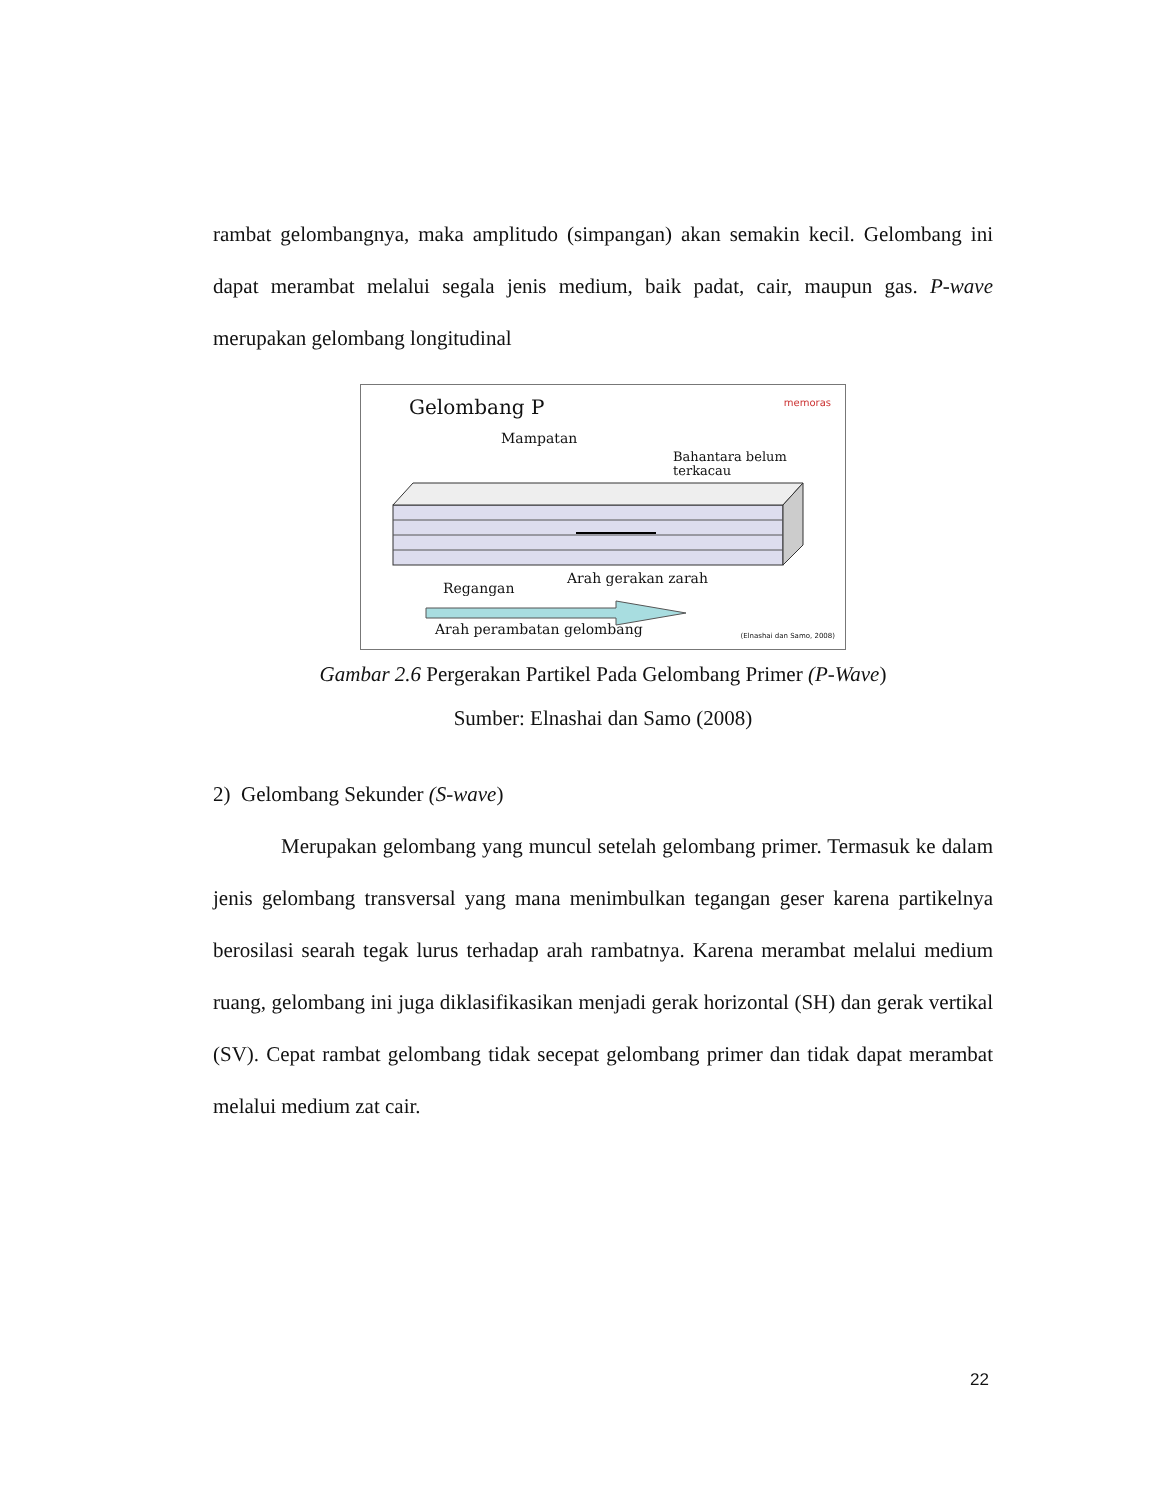rambat gelombangnya, maka amplitudo (simpangan) akan semakin kecil. Gelombang ini dapat merambat melalui segala jenis medium, baik padat, cair, maupun gas. P-wave merupakan gelombang longitudinal
Gelombang P memoras
Mampatan
Bahantara belum
terkacau
Regangan
Arah gerakan zarah
Arah perambatan gelombang (Elnashai dan Samo, 2008)
Gambar 2.6 Pergerakan Partikel Pada Gelombang Primer (P-Wave)
Sumber: Elnashai dan Samo (2008)
2) Gelombang Sekunder (S-wave)
Merupakan gelombang yang muncul setelah gelombang primer. Termasuk ke dalam jenis gelombang transversal yang mana menimbulkan tegangan geser karena partikelnya berosilasi searah tegak lurus terhadap arah rambatnya. Karena merambat melalui medium ruang, gelombang ini juga diklasifikasikan menjadi gerak horizontal (SH) dan gerak vertikal (SV). Cepat rambat gelombang tidak secepat gelombang primer dan tidak dapat merambat melalui medium zat cair.
22